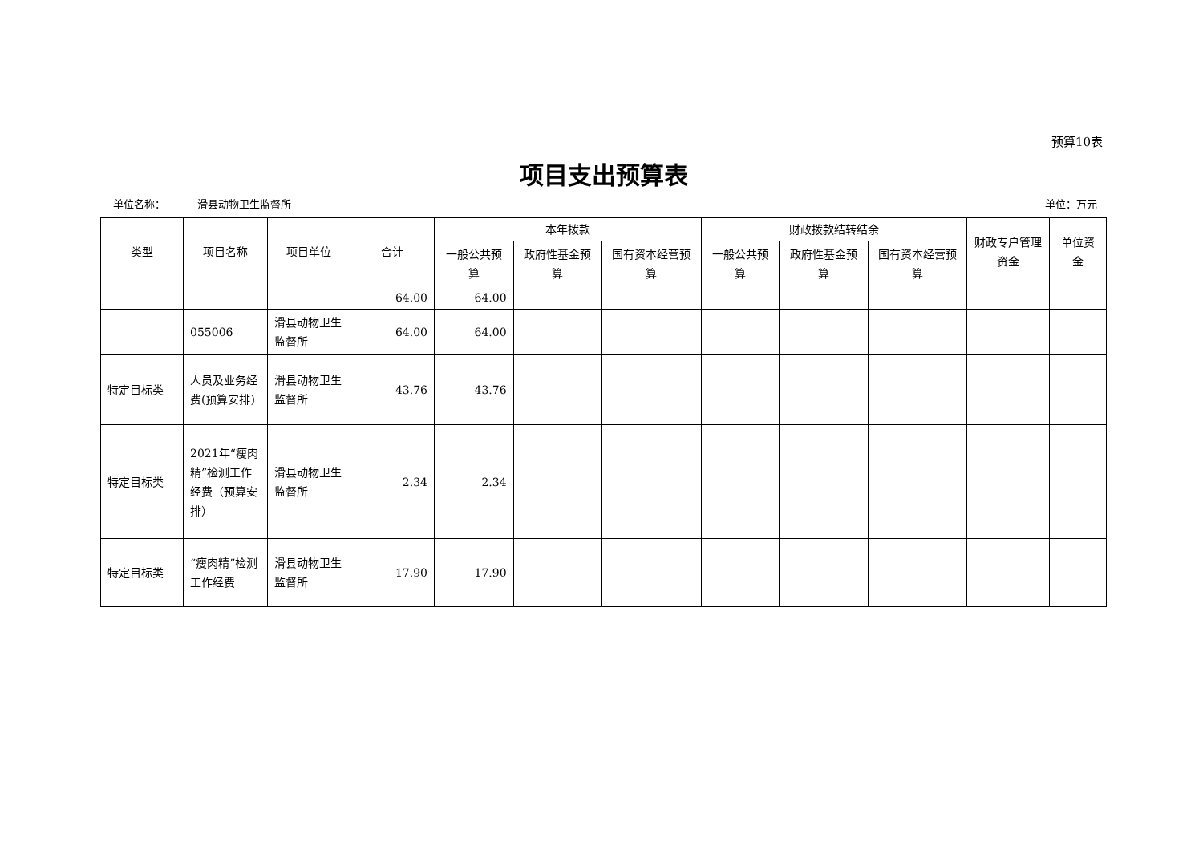预算10表
项目支出预算表
单位名称： 滑县动物卫生监督所 单位：万元
| 类型 | 项目名称 | 项目单位 | 合计 | 本年拨款 | | | 财政拨款结转结余 | | | 财政专户管理资金 | 单位资金 |
| --- | --- | --- | --- | --- | --- | --- | --- | --- | --- | --- | --- |
| | | | | 一般公共预算 | 政府性基金预算 | 国有资本经营预算 | 一般公共预算 | 政府性基金预算 | 国有资本经营预算 | | |
| | | | 64.00 | 64.00 | | | | | | | |
| | 055006 | 滑县动物卫生监督所 | 64.00 | 64.00 | | | | | | | |
| 特定目标类 | 人员及业务经费(预算安排) | 滑县动物卫生监督所 | 43.76 | 43.76 | | | | | | | |
| 特定目标类 | 2021年“瘦肉精”检测工作经费（预算安排） | 滑县动物卫生监督所 | 2.34 | 2.34 | | | | | | | |
| 特定目标类 | “瘦肉精”检测工作经费 | 滑县动物卫生监督所 | 17.90 | 17.90 | | | | | | | |